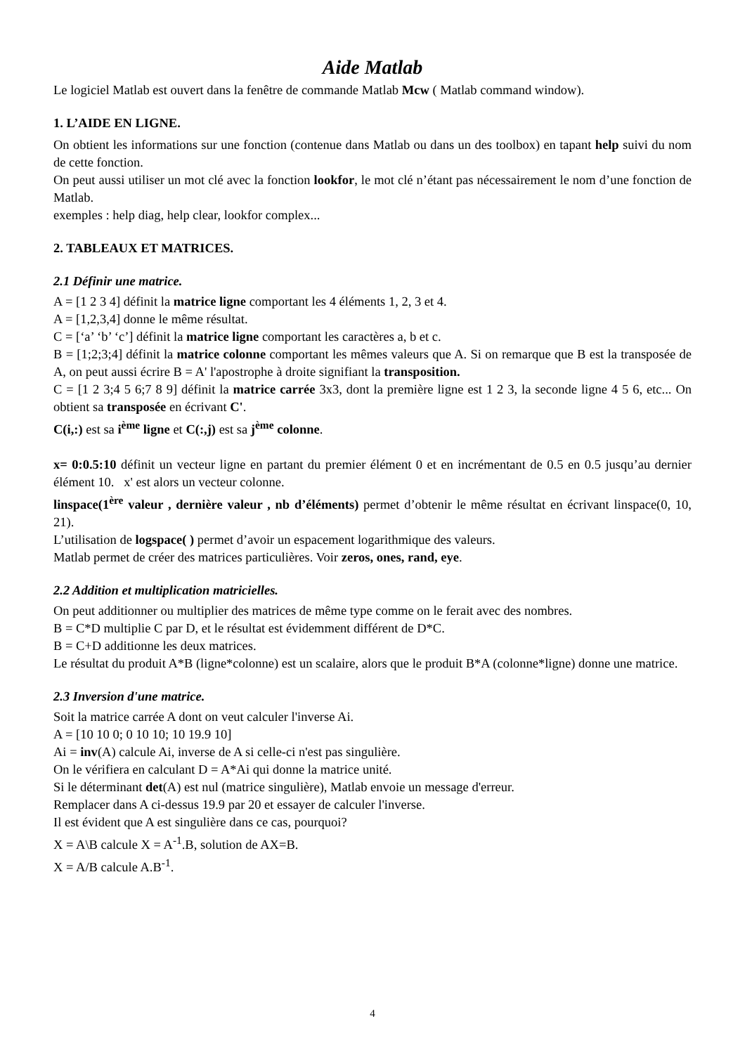Aide Matlab
Le logiciel Matlab est ouvert dans la fenêtre de commande Matlab Mcw ( Matlab command window).
1. L’AIDE EN LIGNE.
On obtient les informations sur une fonction (contenue dans Matlab ou dans un des toolbox) en tapant help suivi du nom de cette fonction.
On peut aussi utiliser un mot clé avec la fonction lookfor, le mot clé n’étant pas nécessairement le nom d’une fonction de Matlab.
exemples : help diag, help clear, lookfor complex...
2. TABLEAUX ET MATRICES.
2.1 Définir une matrice.
A = [1 2 3 4] définit la matrice ligne comportant les 4 éléments 1, 2, 3 et 4.
A = [1,2,3,4] donne le même résultat.
C = [‘a’ ‘b’ ‘c’] définit la matrice ligne comportant les caractères a, b et c.
B = [1;2;3;4] définit la matrice colonne comportant les mêmes valeurs que A. Si on remarque que B est la transposée de A, on peut aussi écrire B = A' l'apostrophe à droite signifiant la transposition.
C = [1 2 3;4 5 6;7 8 9] définit la matrice carrée 3x3, dont la première ligne est 1 2 3, la seconde ligne 4 5 6, etc... On obtient sa transposée en écrivant C'.
C(i,:) est sa i<sup>ème</sup> ligne et C(:,j) est sa j<sup>ème</sup> colonne.
x= 0:0.5:10 définit un vecteur ligne en partant du premier élément 0 et en incrémentant de 0.5 en 0.5 jusqu’au dernier élément 10. x' est alors un vecteur colonne.
linspace(1<sup>ère</sup> valeur , dernière valeur , nb d’éléments) permet d’obtenir le même résultat en écrivant linspace(0, 10, 21).
L’utilisation de logspace( ) permet d’avoir un espacement logarithmique des valeurs.
Matlab permet de créer des matrices particulières. Voir zeros, ones, rand, eye.
2.2 Addition et multiplication matricielles.
On peut additionner ou multiplier des matrices de même type comme on le ferait avec des nombres.
B = C*D multiplie C par D, et le résultat est évidemment différent de D*C.
B = C+D additionne les deux matrices.
Le résultat du produit A*B (ligne*colonne) est un scalaire, alors que le produit B*A (colonne*ligne) donne une matrice.
2.3 Inversion d'une matrice.
Soit la matrice carrée A dont on veut calculer l'inverse Ai.
A = [10 10 0; 0 10 10; 10 19.9 10]
Ai = inv(A) calcule Ai, inverse de A si celle-ci n'est pas singulière.
On le vérifiera en calculant D = A*Ai qui donne la matrice unité.
Si le déterminant det(A) est nul (matrice singulière), Matlab envoie un message d'erreur.
Remplacer dans A ci-dessus 19.9 par 20 et essayer de calculer l'inverse.
Il est évident que A est singulière dans ce cas, pourquoi?
X = A\B calcule X = A<sup>-1</sup>.B, solution de AX=B.
X = A/B calcule A.B<sup>-1</sup>.
4